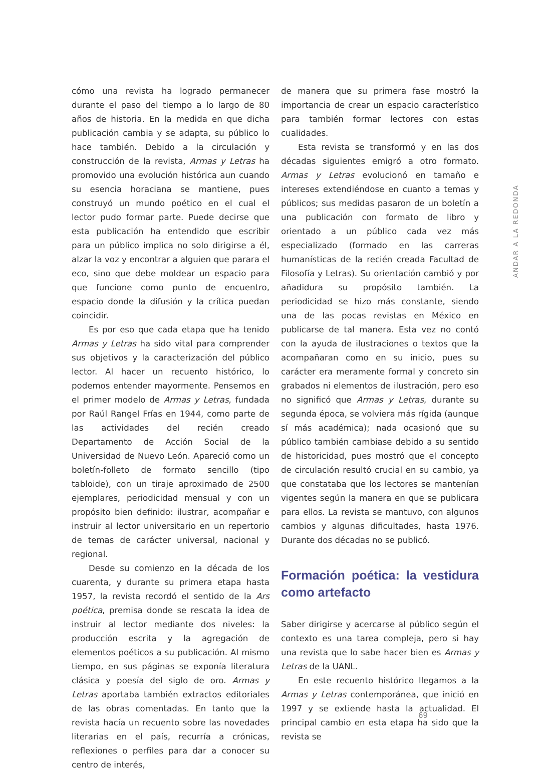ANDAR A LA REDONDA
cómo una revista ha logrado permanecer durante el paso del tiempo a lo largo de 80 años de historia. En la medida en que dicha publicación cambia y se adapta, su público lo hace también. Debido a la circulación y construcción de la revista, Armas y Letras ha promovido una evolución histórica aun cuando su esencia horaciana se mantiene, pues construyó un mundo poético en el cual el lector pudo formar parte. Puede decirse que esta publicación ha entendido que escribir para un público implica no solo dirigirse a él, alzar la voz y encontrar a alguien que parara el eco, sino que debe moldear un espacio para que funcione como punto de encuentro, espacio donde la difusión y la crítica puedan coincidir.
Es por eso que cada etapa que ha tenido Armas y Letras ha sido vital para comprender sus objetivos y la caracterización del público lector. Al hacer un recuento histórico, lo podemos entender mayormente. Pensemos en el primer modelo de Armas y Letras, fundada por Raúl Rangel Frías en 1944, como parte de las actividades del recién creado Departamento de Acción Social de la Universidad de Nuevo León. Apareció como un boletín-folleto de formato sencillo (tipo tabloide), con un tiraje aproximado de 2500 ejemplares, periodicidad mensual y con un propósito bien definido: ilustrar, acompañar e instruir al lector universitario en un repertorio de temas de carácter universal, nacional y regional.
Desde su comienzo en la década de los cuarenta, y durante su primera etapa hasta 1957, la revista recordó el sentido de la Ars poética, premisa donde se rescata la idea de instruir al lector mediante dos niveles: la producción escrita y la agregación de elementos poéticos a su publicación. Al mismo tiempo, en sus páginas se exponía literatura clásica y poesía del siglo de oro. Armas y Letras aportaba también extractos editoriales de las obras comentadas. En tanto que la revista hacía un recuento sobre las novedades literarias en el país, recurría a crónicas, reflexiones o perfiles para dar a conocer su centro de interés,
de manera que su primera fase mostró la importancia de crear un espacio característico para también formar lectores con estas cualidades.
Esta revista se transformó y en las dos décadas siguientes emigró a otro formato. Armas y Letras evolucionó en tamaño e intereses extendiéndose en cuanto a temas y públicos; sus medidas pasaron de un boletín a una publicación con formato de libro y orientado a un público cada vez más especializado (formado en las carreras humanísticas de la recién creada Facultad de Filosofía y Letras). Su orientación cambió y por añadidura su propósito también. La periodicidad se hizo más constante, siendo una de las pocas revistas en México en publicarse de tal manera. Esta vez no contó con la ayuda de ilustraciones o textos que la acompañaran como en su inicio, pues su carácter era meramente formal y concreto sin grabados ni elementos de ilustración, pero eso no significó que Armas y Letras, durante su segunda época, se volviera más rígida (aunque sí más académica); nada ocasionó que su público también cambiase debido a su sentido de historicidad, pues mostró que el concepto de circulación resultó crucial en su cambio, ya que constataba que los lectores se mantenían vigentes según la manera en que se publicara para ellos. La revista se mantuvo, con algunos cambios y algunas dificultades, hasta 1976. Durante dos décadas no se publicó.
Formación poética: la vestidura como artefacto
Saber dirigirse y acercarse al público según el contexto es una tarea compleja, pero si hay una revista que lo sabe hacer bien es Armas y Letras de la UANL.
En este recuento histórico llegamos a la Armas y Letras contemporánea, que inició en 1997 y se extiende hasta la actualidad. El principal cambio en esta etapa ha sido que la revista se
69